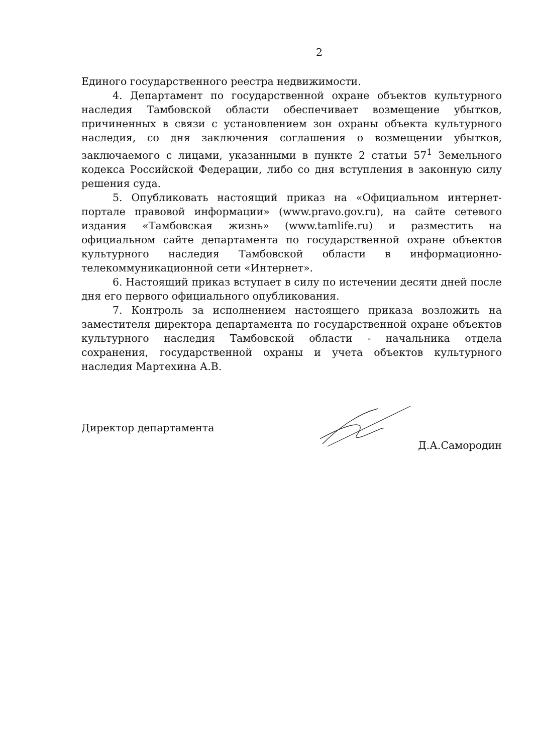2
Единого государственного реестра недвижимости.
4. Департамент по государственной охране объектов культурного наследия Тамбовской области обеспечивает возмещение убытков, причиненных в связи с установлением зон охраны объекта культурного наследия, со дня заключения соглашения о возмещении убытков, заключаемого с лицами, указанными в пункте 2 статьи 57<sup>1</sup> Земельного кодекса Российской Федерации, либо со дня вступления в законную силу решения суда.
5. Опубликовать настоящий приказ на «Официальном интернет-портале правовой информации» (www.pravo.gov.ru), на сайте сетевого издания «Тамбовская жизнь» (www.tamlife.ru) и разместить на официальном сайте департамента по государственной охране объектов культурного наследия Тамбовской области в информационно-телекоммуникационной сети «Интернет».
6. Настоящий приказ вступает в силу по истечении десяти дней после дня его первого официального опубликования.
7. Контроль за исполнением настоящего приказа возложить на заместителя директора департамента по государственной охране объектов культурного наследия Тамбовской области - начальника отдела сохранения, государственной охраны и учета объектов культурного наследия Мартехина А.В.
Директор департамента Д.А.Самородин